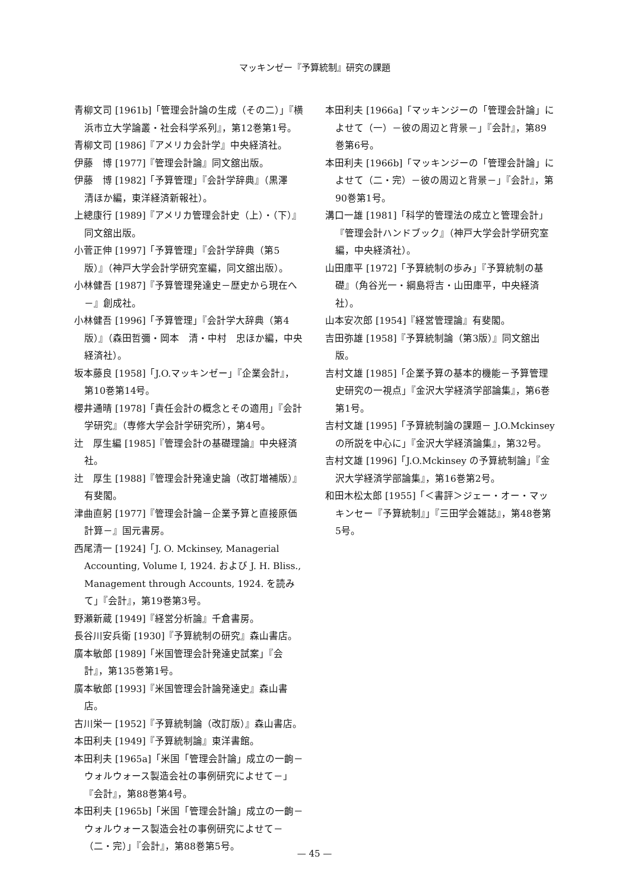マッキンゼー『予算統制』研究の課題
青柳文司 [1961b]「管理会計論の生成（その二）」『横浜市立大学論叢・社会科学系列』，第12巻第1号。
青柳文司 [1986]『アメリカ会計学』中央経済社。
伊藤　博 [1977]『管理会計論』同文舘出版。
伊藤　博 [1982]「予算管理」『会計学辞典』（黒澤　清ほか編，東洋経済新報社）。
上總康行 [1989]『アメリカ管理会計史（上）・（下）』同文舘出版。
小菅正伸 [1997]「予算管理」『会計学辞典（第5版）』（神戸大学会計学研究室編，同文舘出版）。
小林健吾 [1987]『予算管理発達史－歴史から現在へ－』創成社。
小林健吾 [1996]「予算管理」『会計学大辞典（第4版）』（森田哲彌・岡本　清・中村　忠ほか編，中央経済社）。
坂本藤良 [1958]「J.O.マッキンゼー」『企業会計』，第10巻第14号。
櫻井通晴 [1978]「責任会計の概念とその適用」『会計学研究』（専修大学会計学研究所），第4号。
辻　厚生編 [1985]『管理会計の基礎理論』中央経済社。
辻　厚生 [1988]『管理会計発達史論（改訂増補版）』有斐閣。
津曲直躬 [1977]『管理会計論－企業予算と直接原価計算－』国元書房。
西尾清一 [1924]「J. O. Mckinsey, Managerial Accounting, Volume Ⅰ, 1924. および J. H. Bliss., Management through Accounts, 1924. を読みて」『会計』，第19巻第3号。
野瀬新蔵 [1949]『経営分析論』千倉書房。
長谷川安兵衛 [1930]『予算統制の研究』森山書店。
廣本敏郎 [1989]「米国管理会計発達史試案」『会計』，第135巻第1号。
廣本敏郎 [1993]『米国管理会計論発達史』森山書店。
古川栄一 [1952]『予算統制論（改訂版）』森山書店。
本田利夫 [1949]『予算統制論』東洋書館。
本田利夫 [1965a]「米国「管理会計論」成立の一齣－ウォルウォース製造会社の事例研究によせて－」『会計』，第88巻第4号。
本田利夫 [1965b]「米国「管理会計論」成立の一齣－ウォルウォース製造会社の事例研究によせて－（二・完）」『会計』，第88巻第5号。
本田利夫 [1966a]「マッキンジーの「管理会計論」によせて（一）－彼の周辺と背景－」『会計』，第89巻第6号。
本田利夫 [1966b]「マッキンジーの「管理会計論」によせて（二・完）－彼の周辺と背景－」『会計』，第90巻第1号。
溝口一雄 [1981]「科学的管理法の成立と管理会計」『管理会計ハンドブック』（神戸大学会計学研究室編，中央経済社）。
山田庫平 [1972]「予算統制の歩み」『予算統制の基礎』（角谷光一・綱島将吉・山田庫平，中央経済社）。
山本安次郎 [1954]『経営管理論』有斐閣。
吉田弥雄 [1958]『予算統制論（第3版）』同文舘出版。
吉村文雄 [1985]「企業予算の基本的機能－予算管理史研究の一視点」『金沢大学経済学部論集』，第6巻第1号。
吉村文雄 [1995]「予算統制論の課題－ J.O.Mckinsey の所説を中心に」『金沢大学経済論集』，第32号。
吉村文雄 [1996]「J.O.Mckinsey の予算統制論」『金沢大学経済学部論集』，第16巻第2号。
和田木松太郎 [1955]「＜書評＞ジェー・オー・マッキンセー『予算統制』」『三田学会雑誌』，第48巻第5号。
— 45 —